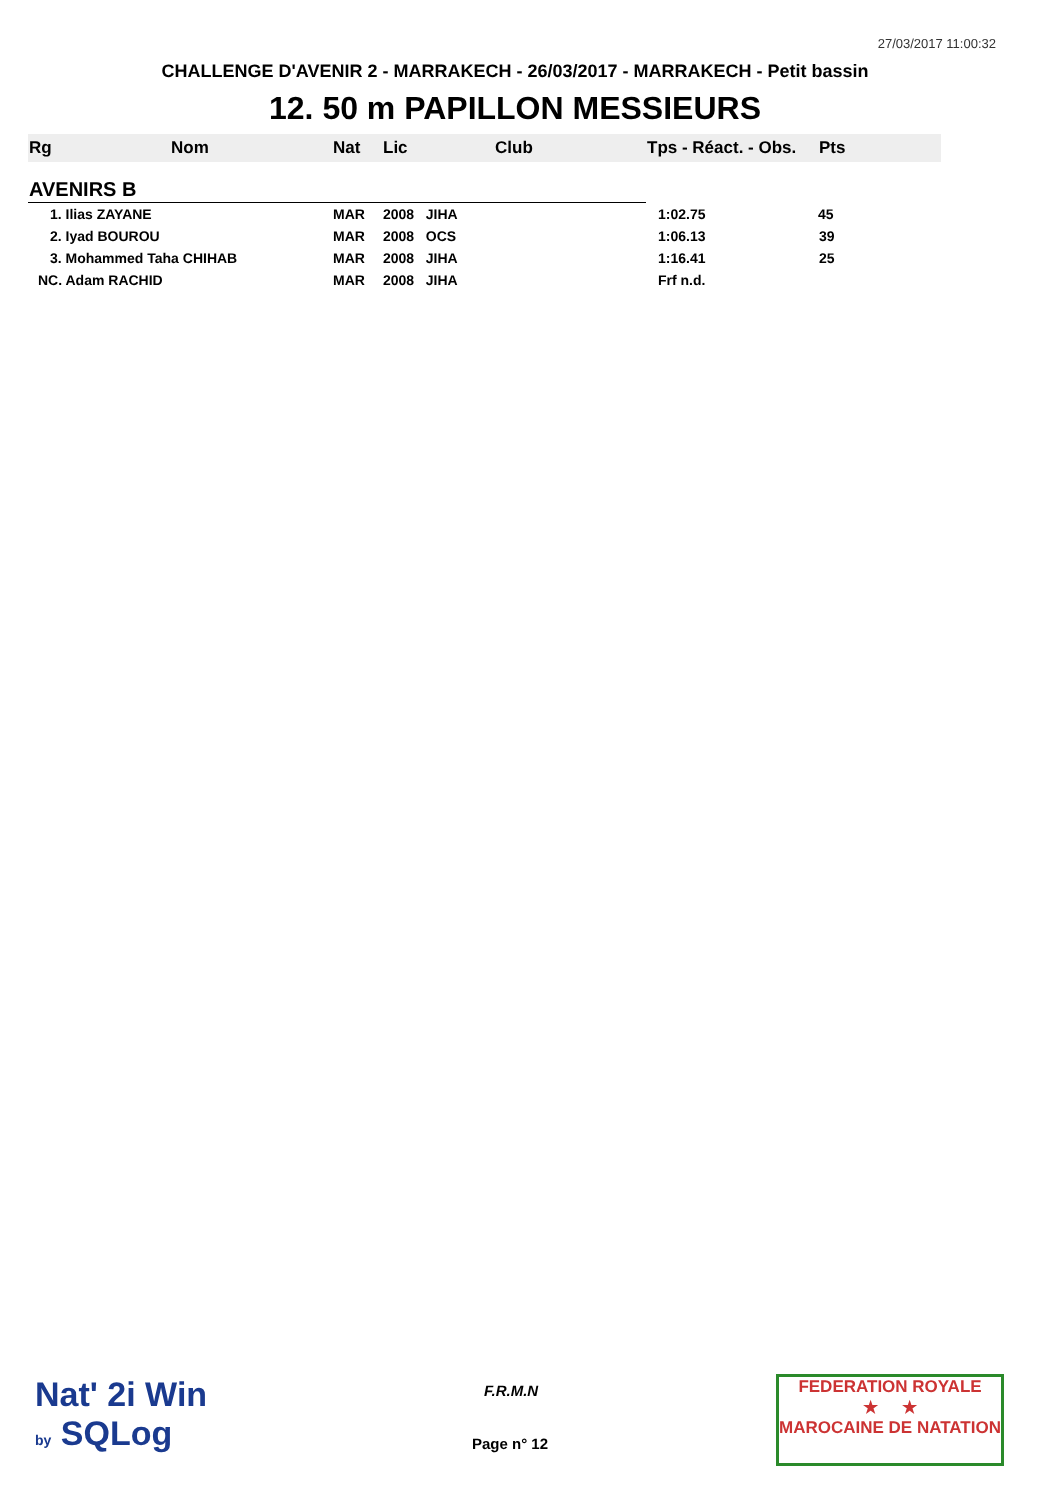27/03/2017 11:00:32
CHALLENGE D'AVENIR 2 - MARRAKECH - 26/03/2017 - MARRAKECH - Petit bassin
12. 50 m PAPILLON MESSIEURS
| Rg | Nom | Nat | Lic | Club | Tps - Réact. - Obs. | Pts |
| --- | --- | --- | --- | --- | --- | --- |
| AVENIRS B | | | | | | |
| 1. Ilias ZAYANE | | MAR | 2008 JIHA | | 1:02.75 | 45 |
| 2. Iyad BOUROU | | MAR | 2008 OCS | | 1:06.13 | 39 |
| 3. Mohammed Taha CHIHAB | | MAR | 2008 JIHA | | 1:16.41 | 25 |
| NC. Adam RACHID | | MAR | 2008 JIHA | | Frf n.d. | |
Nat' 2i Win
by SQLog
F.R.M.N
Page n° 12
FEDERATION ROYALE
★ ★
MAROCAINE DE NATATION